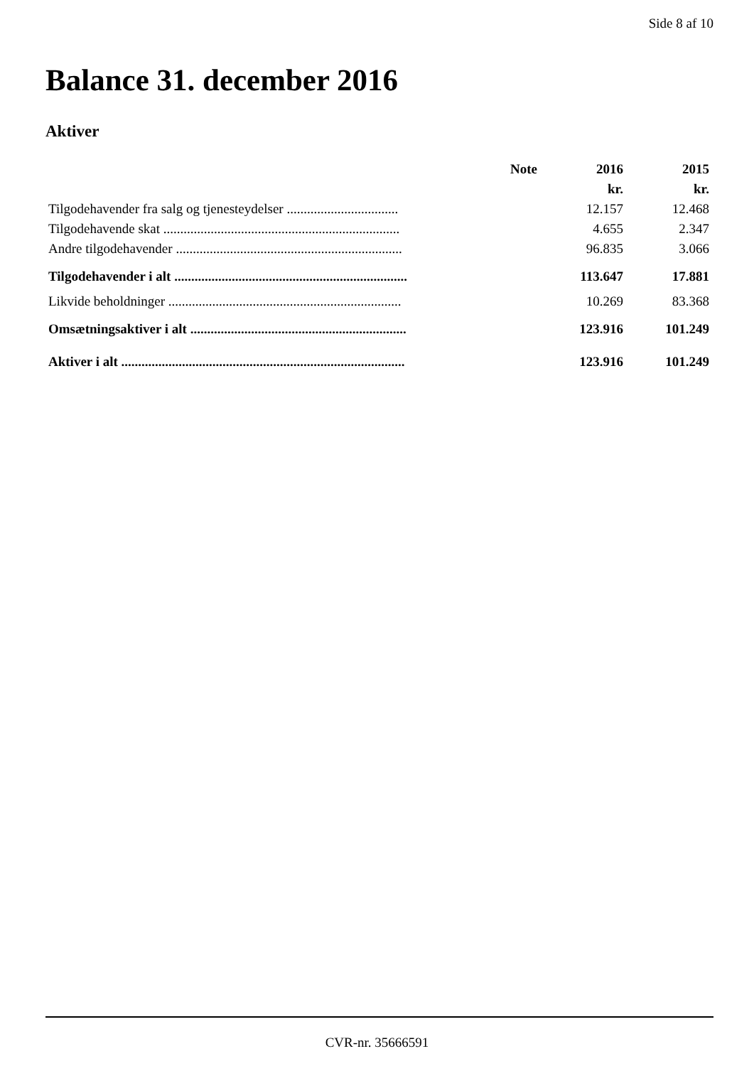Side 8 af 10
Balance 31. december 2016
Aktiver
| | Note | 2016 | 2015 |
| --- | --- | --- | --- |
| | | kr. | kr. |
| Tilgodehavender fra salg og tjenesteydelser ................................. | | 12.157 | 12.468 |
| Tilgodehavende skat ...................................................................... | | 4.655 | 2.347 |
| Andre tilgodehavender ................................................................... | | 96.835 | 3.066 |
| Tilgodehavender i alt ..................................................................... | | 113.647 | 17.881 |
| Likvide beholdninger ..................................................................... | | 10.269 | 83.368 |
| Omsætningsaktiver i alt ................................................................ | | 123.916 | 101.249 |
| Aktiver i alt .................................................................................... | | 123.916 | 101.249 |
CVR-nr. 35666591